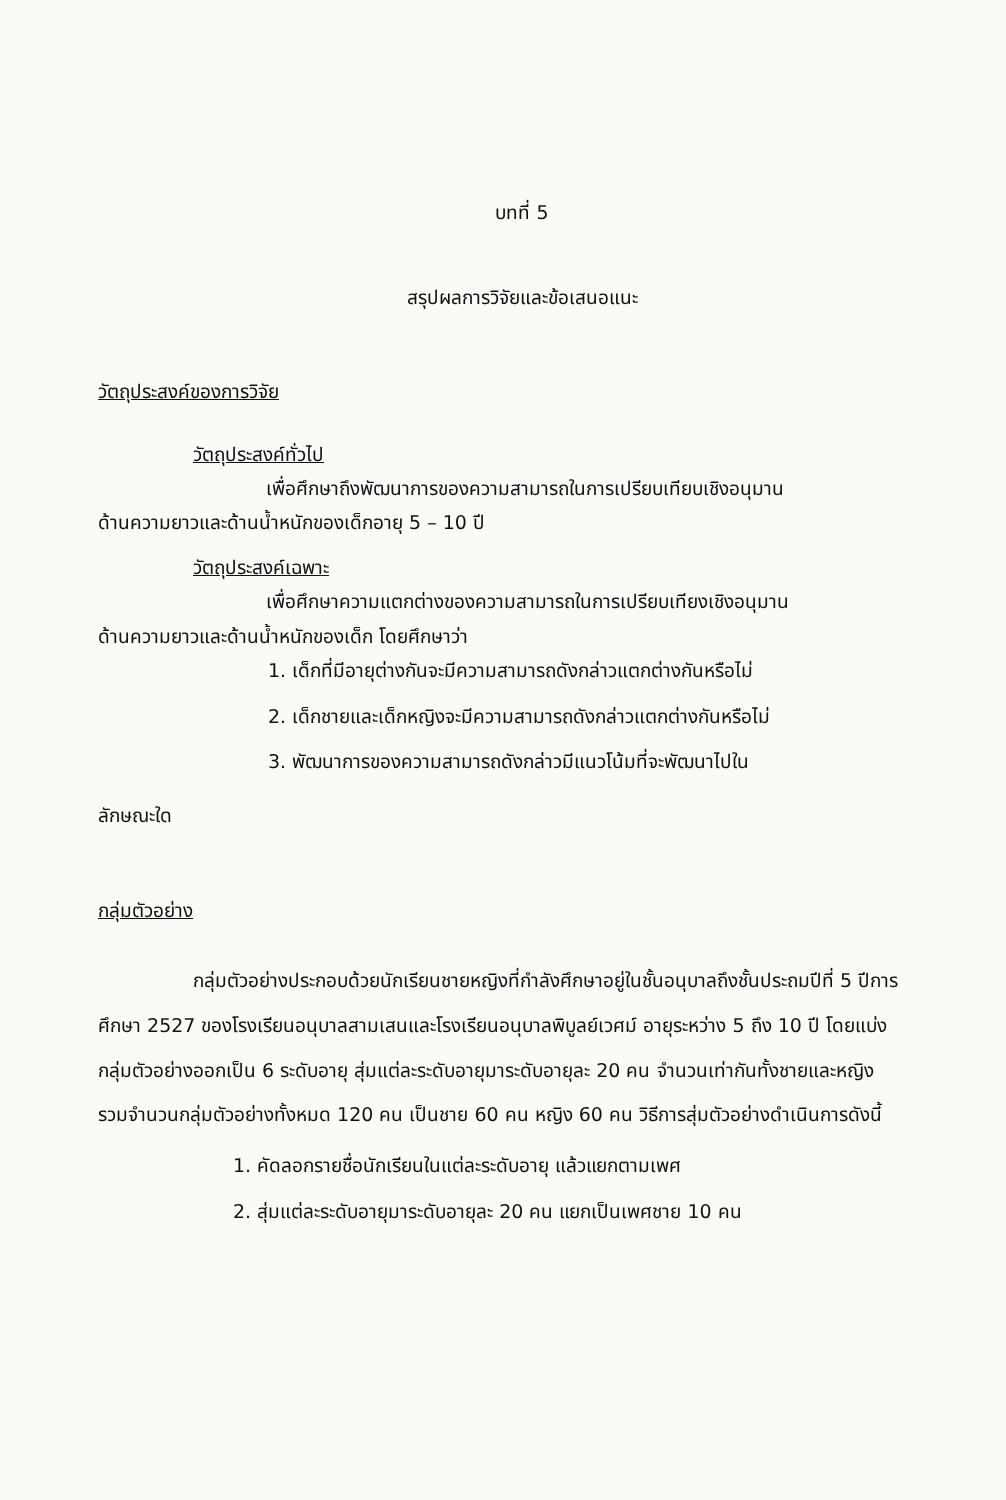บทที่ 5
สรุปผลการวิจัยและข้อเสนอแนะ
วัตถุประสงค์ของการวิจัย
วัตถุประสงค์ทั่วไป
เพื่อศึกษาถึงพัฒนาการของความสามารถในการเปรียบเทียบเชิงอนุมาน
ด้านความยาวและด้านน้ำหนักของเด็กอายุ 5 – 10 ปี
วัตถุประสงค์เฉพาะ
เพื่อศึกษาความแตกต่างของความสามารถในการเปรียบเทียงเชิงอนุมาน
ด้านความยาวและด้านน้ำหนักของเด็ก โดยศึกษาว่า
1. เด็กที่มีอายุต่างกันจะมีความสามารถดังกล่าวแตกต่างกันหรือไม่
2. เด็กชายและเด็กหญิงจะมีความสามารถดังกล่าวแตกต่างกันหรือไม่
3. พัฒนาการของความสามารถดังกล่าวมีแนวโน้มที่จะพัฒนาไปใน
ลักษณะใด
กลุ่มตัวอย่าง
กลุ่มตัวอย่างประกอบด้วยนักเรียนชายหญิงที่กำลังศึกษาอยู่ในชั้นอนุบาลถึงชั้นประถมปีที่ 5 ปีการศึกษา 2527 ของโรงเรียนอนุบาลสามเสนและโรงเรียนอนุบาลพิบูลย์เวศม์ อายุระหว่าง 5 ถึง 10 ปี โดยแบ่งกลุ่มตัวอย่างออกเป็น 6 ระดับอายุ สุ่มแต่ละระดับอายุมาระดับอายุละ 20 คน จำนวนเท่ากันทั้งชายและหญิง รวมจำนวนกลุ่มตัวอย่างทั้งหมด 120 คน เป็นชาย 60 คน หญิง 60 คน วิธีการสุ่มตัวอย่างดำเนินการดังนี้
1. คัดลอกรายชื่อนักเรียนในแต่ละระดับอายุ แล้วแยกตามเพศ
2. สุ่มแต่ละระดับอายุมาระดับอายุละ 20 คน แยกเป็นเพศชาย 10 คน